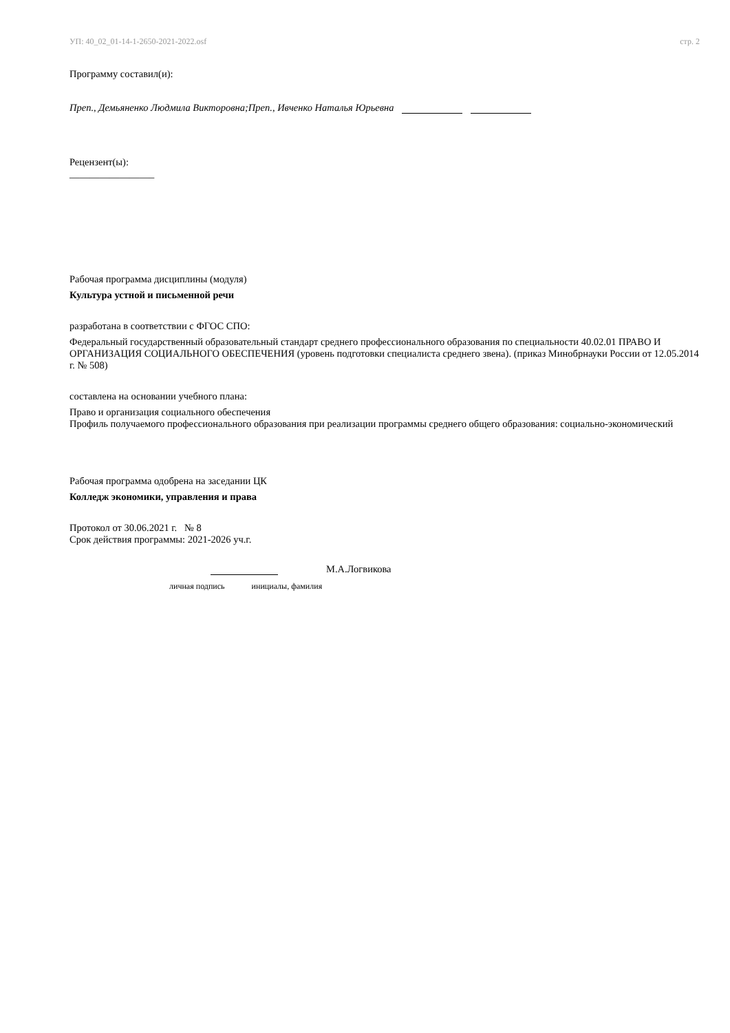УП: 40_02_01-14-1-2650-2021-2022.osf стр. 2
Программу составил(и):
Преп., Демьяненко Людмила Викторовна;Преп., Ивченко Наталья Юрьевна
Рецензент(ы):
_________________
Рабочая программа дисциплины (модуля)
Культура устной и письменной речи
разработана в соответствии с ФГОС СПО:
Федеральный государственный образовательный стандарт среднего профессионального образования по специальности 40.02.01 ПРАВО И ОРГАНИЗАЦИЯ СОЦИАЛЬНОГО ОБЕСПЕЧЕНИЯ (уровень подготовки специалиста среднего звена). (приказ Минобрнауки России от 12.05.2014 г. № 508)
составлена на основании учебного плана:
Право и организация социального обеспечения
Профиль получаемого профессионального образования при реализации программы среднего общего образования: социально-экономический
Рабочая программа одобрена на заседании ЦК
Колледж экономики, управления и права
Протокол от 30.06.2021 г. № 8
Срок действия программы: 2021-2026 уч.г.
М.А.Логвикова
личная подпись инициалы, фамилия